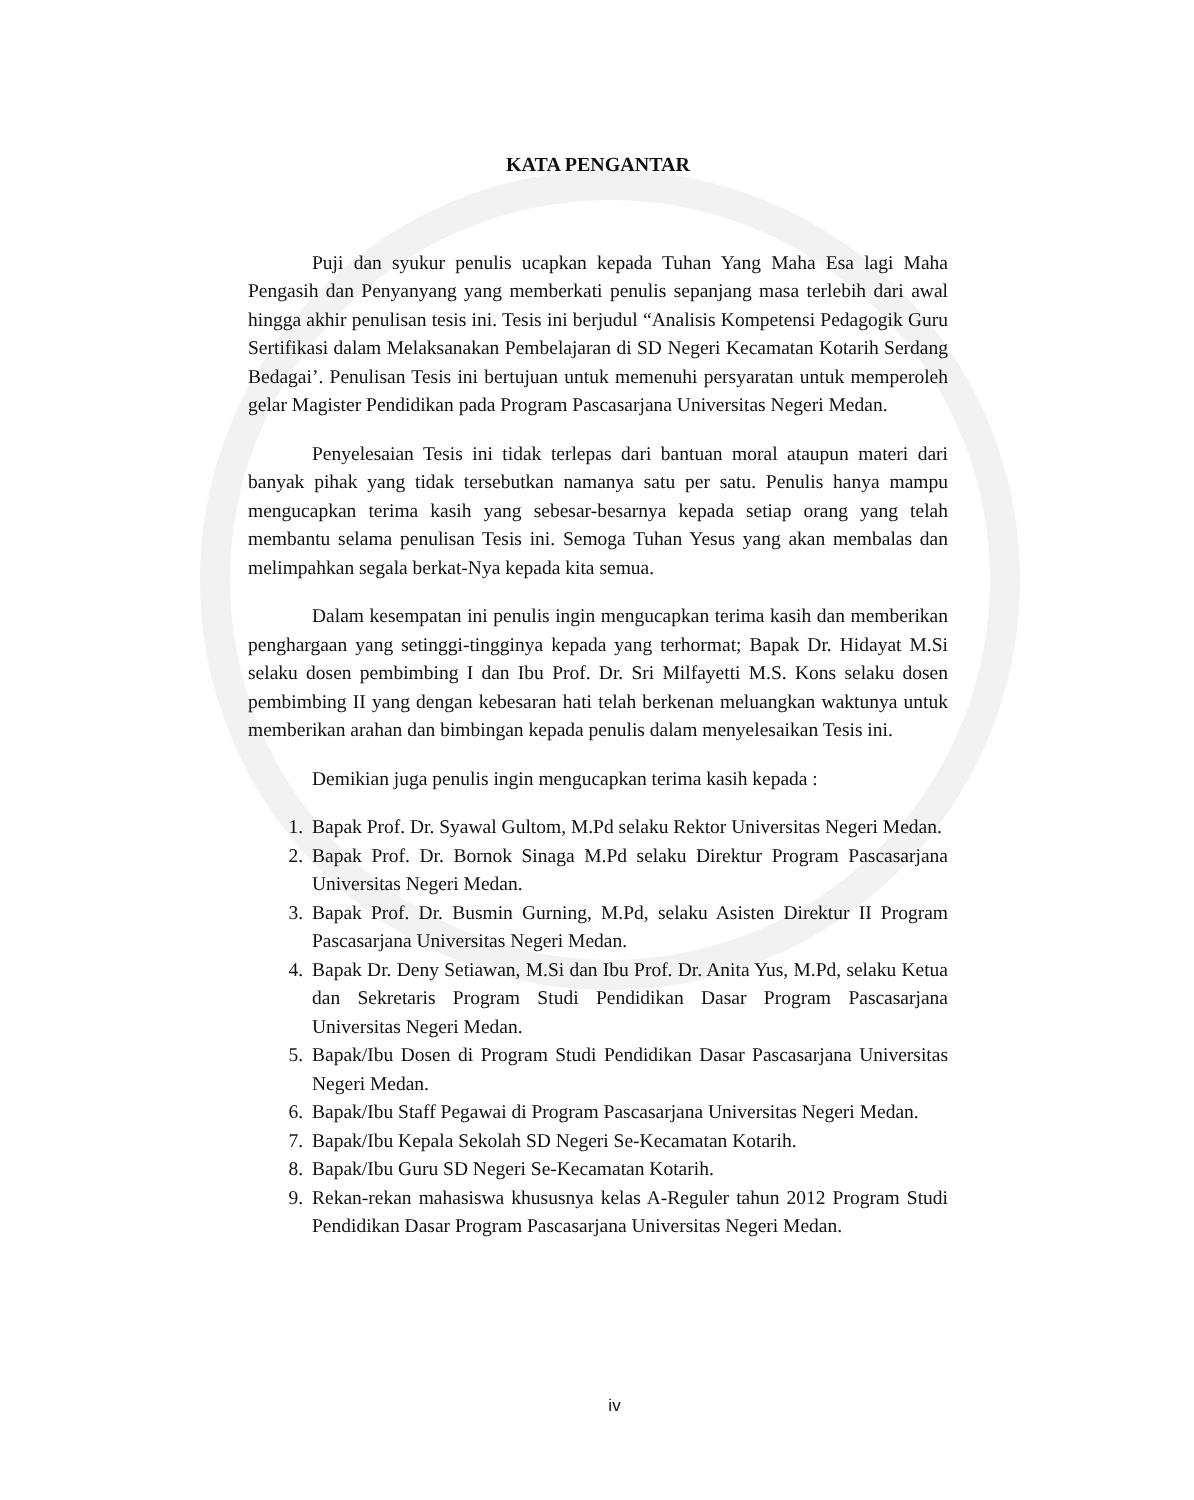KATA PENGANTAR
Puji dan syukur penulis ucapkan kepada Tuhan Yang Maha Esa lagi Maha Pengasih dan Penyanyang yang memberkati penulis sepanjang masa terlebih dari awal hingga akhir penulisan tesis ini. Tesis ini berjudul “Analisis Kompetensi Pedagogik Guru Sertifikasi dalam Melaksanakan Pembelajaran di SD Negeri Kecamatan Kotarih Serdang Bedagai’. Penulisan Tesis ini bertujuan untuk memenuhi persyaratan untuk memperoleh gelar Magister Pendidikan pada Program Pascasarjana Universitas Negeri Medan.
Penyelesaian Tesis ini tidak terlepas dari bantuan moral ataupun materi dari banyak pihak yang tidak tersebutkan namanya satu per satu. Penulis hanya mampu mengucapkan terima kasih yang sebesar-besarnya kepada setiap orang yang telah membantu selama penulisan Tesis ini. Semoga Tuhan Yesus yang akan membalas dan melimpahkan segala berkat-Nya kepada kita semua.
Dalam kesempatan ini penulis ingin mengucapkan terima kasih dan memberikan penghargaan yang setinggi-tingginya kepada yang terhormat; Bapak Dr. Hidayat M.Si selaku dosen pembimbing I dan Ibu Prof. Dr. Sri Milfayetti M.S. Kons selaku dosen pembimbing II yang dengan kebesaran hati telah berkenan meluangkan waktunya untuk memberikan arahan dan bimbingan kepada penulis dalam menyelesaikan Tesis ini.
Demikian juga penulis ingin mengucapkan terima kasih kepada :
1. Bapak Prof. Dr. Syawal Gultom, M.Pd selaku Rektor Universitas Negeri Medan.
2. Bapak Prof. Dr. Bornok Sinaga M.Pd selaku Direktur Program Pascasarjana Universitas Negeri Medan.
3. Bapak Prof. Dr. Busmin Gurning, M.Pd, selaku Asisten Direktur II Program Pascasarjana Universitas Negeri Medan.
4. Bapak Dr. Deny Setiawan, M.Si dan Ibu Prof. Dr. Anita Yus, M.Pd, selaku Ketua dan Sekretaris Program Studi Pendidikan Dasar Program Pascasarjana Universitas Negeri Medan.
5. Bapak/Ibu Dosen di Program Studi Pendidikan Dasar Pascasarjana Universitas Negeri Medan.
6. Bapak/Ibu Staff Pegawai di Program Pascasarjana Universitas Negeri Medan.
7. Bapak/Ibu Kepala Sekolah SD Negeri Se-Kecamatan Kotarih.
8. Bapak/Ibu Guru SD Negeri Se-Kecamatan Kotarih.
9. Rekan-rekan mahasiswa khususnya kelas A-Reguler tahun 2012 Program Studi Pendidikan Dasar Program Pascasarjana Universitas Negeri Medan.
iv